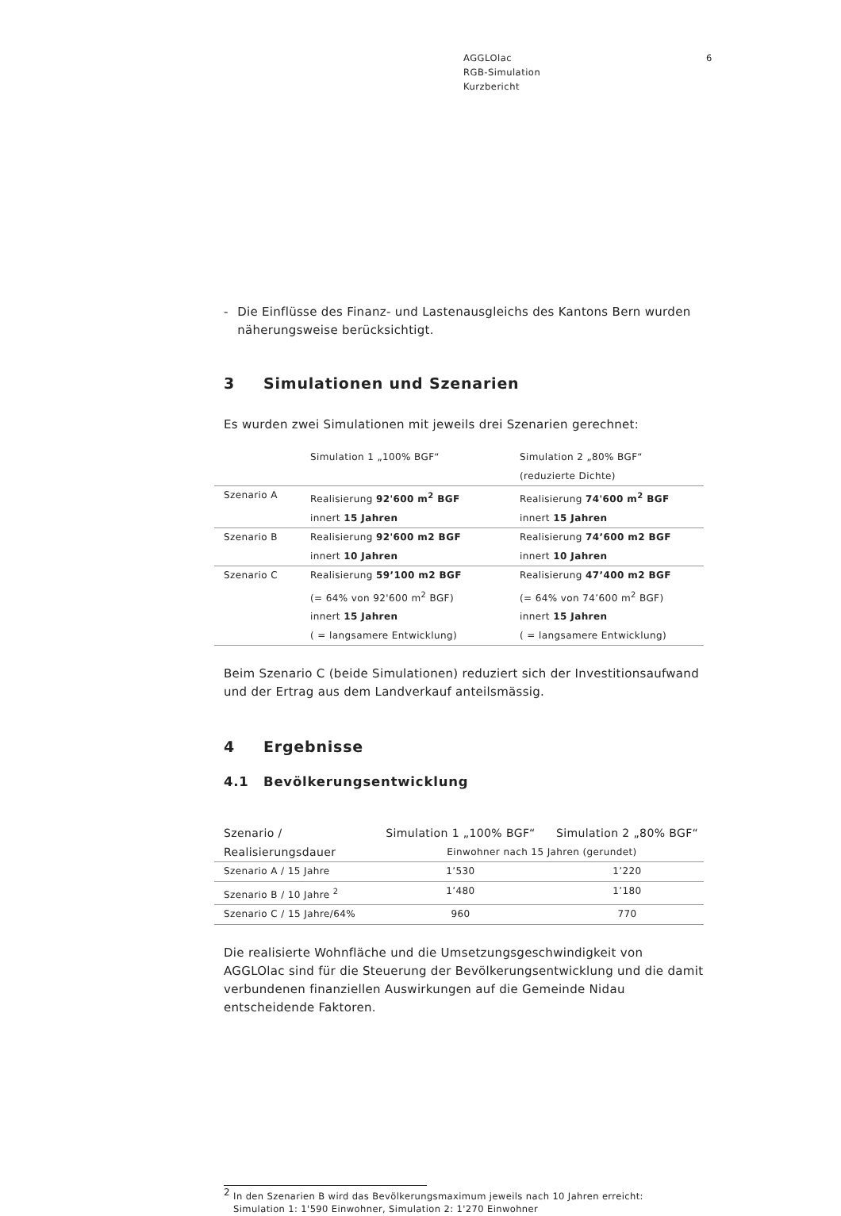AGGLOlac
RGB-Simulation
Kurzbericht
6
- Die Einflüsse des Finanz- und Lastenausgleichs des Kantons Bern wurden näherungsweise berücksichtigt.
3 Simulationen und Szenarien
Es wurden zwei Simulationen mit jeweils drei Szenarien gerechnet:
| | Simulation 1 „100% BGF“ | Simulation 2 „80% BGF“ |
| | | (reduzierte Dichte) |
| Szenario A | Realisierung 92'600 m<sup>2</sup> BGF | Realisierung 74'600 m<sup>2</sup> BGF |
| | innert 15 Jahren | innert 15 Jahren |
| Szenario B | Realisierung 92'600 m2 BGF | Realisierung 74’600 m2 BGF |
| | innert 10 Jahren | innert 10 Jahren |
| Szenario C | Realisierung 59’100 m2 BGF | Realisierung 47’400 m2 BGF |
| | (= 64% von 92'600 m<sup>2</sup> BGF) | (= 64% von 74’600 m<sup>2</sup> BGF) |
| | innert 15 Jahren | innert 15 Jahren |
| | ( = langsamere Entwicklung) | ( = langsamere Entwicklung) |
Beim Szenario C (beide Simulationen) reduziert sich der Investitionsaufwand und der Ertrag aus dem Landverkauf anteilsmässig.
4 Ergebnisse
4.1 Bevölkerungsentwicklung
| Szenario / | Simulation 1 „100% BGF“ | Simulation 2 „80% BGF“ |
| Realisierungsdauer | Einwohner nach 15 Jahren (gerundet) | |
| Szenario A / 15 Jahre | 1’530 | 1’220 |
| Szenario B / 10 Jahre <sup>2</sup> | 1’480 | 1’180 |
| Szenario C / 15 Jahre/64% | 960 | 770 |
Die realisierte Wohnfläche und die Umsetzungsgeschwindigkeit von AGGLOlac sind für die Steuerung der Bevölkerungsentwicklung und die damit verbundenen finanziellen Auswirkungen auf die Gemeinde Nidau entscheidende Faktoren.
<sup>2</sup> In den Szenarien B wird das Bevölkerungsmaximum jeweils nach 10 Jahren erreicht:
Simulation 1: 1'590 Einwohner, Simulation 2: 1'270 Einwohner